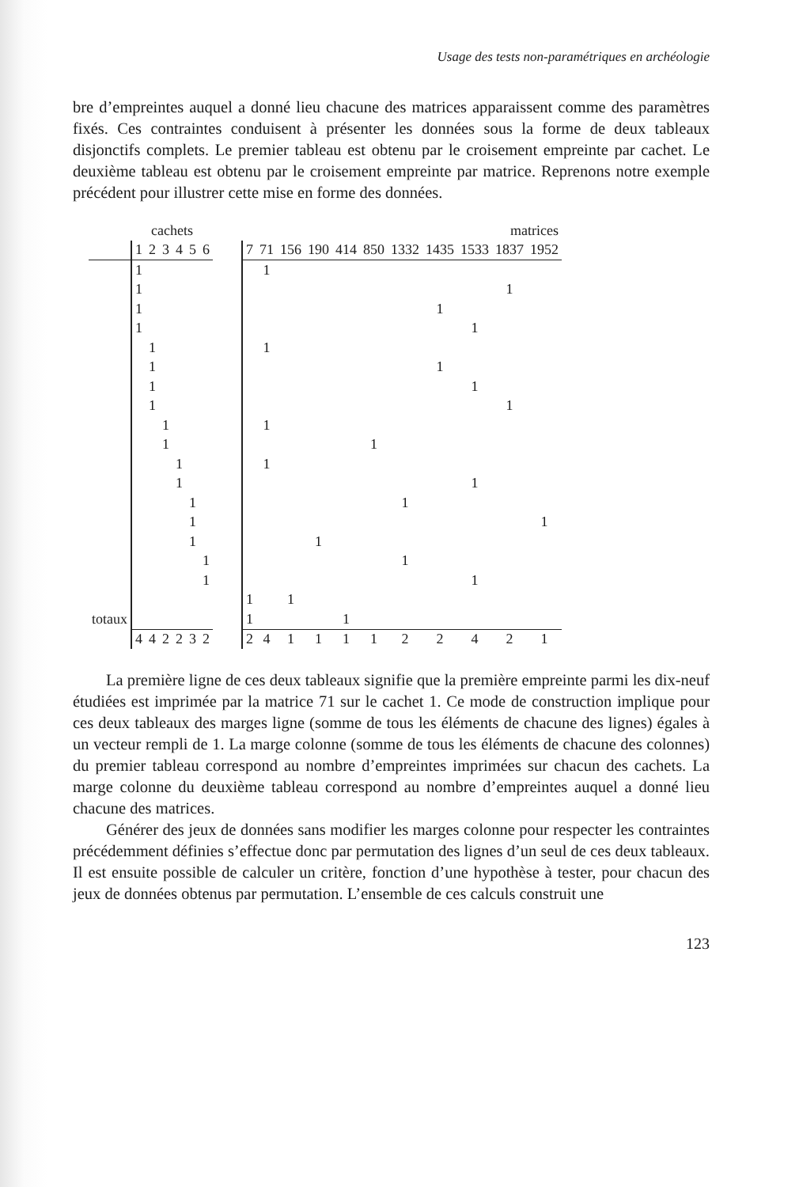Usage des tests non-paramétriques en archéologie
bre d’empreintes auquel a donné lieu chacune des matrices apparaissent comme des paramètres fixés. Ces contraintes conduisent à présenter les données sous la forme de deux tableaux disjonctifs complets. Le premier tableau est obtenu par le croisement empreinte par cachet. Le deuxième tableau est obtenu par le croisement empreinte par matrice. Reprenons notre exemple précédent pour illustrer cette mise en forme des données.
| | cachets | | | | | | | matrices | | | | | | | | | | |
| --- | --- | --- | --- | --- | --- | --- | --- | --- | --- | --- | --- | --- | --- | --- | --- | --- | --- | --- |
| | 1 | 2 | 3 | 4 | 5 | 6 | | 7 | 71 | 156 | 190 | 414 | 850 | 1332 | 1435 | 1533 | 1837 | 1952 |
| | 1 | | | | | | | | 1 | | | | | | | | | |
| | 1 | | | | | | | | | | | | | | | | 1 | |
| | 1 | | | | | | | | | | | | | | 1 | | | |
| | 1 | | | | | | | | | | | | | | | 1 | | |
| | | 1 | | | | | | | 1 | | | | | | | | | |
| | | 1 | | | | | | | | | | | | | 1 | | | |
| | | 1 | | | | | | | | | | | | | | 1 | | |
| | | 1 | | | | | | | | | | | | | | | 1 | |
| | | | 1 | | | | | | 1 | | | | | | | | | |
| | | | 1 | | | | | | | | | | 1 | | | | | |
| | | | | 1 | | | | | 1 | | | | | | | | | |
| | | | | 1 | | | | | | | | | | | | 1 | | |
| | | | | | 1 | | | | | | | | | 1 | | | | |
| | | | | | 1 | | | | | | | | | | | | | 1 |
| | | | | | 1 | | | | | | 1 | | | | | | | |
| | | | | | | 1 | | | | | | | | 1 | | | | |
| | | | | | | 1 | | | | | | | | | | 1 | | |
| | | | | | | | | 1 | | 1 | | | | | | | | |
| totaux | | | | | | | | 1 | | | | 1 | | | | | | |
| | 4 | 4 | 2 | 2 | 3 | 2 | | 2 | 4 | 1 | 1 | 1 | 1 | 2 | 2 | 4 | 2 | 1 |
La première ligne de ces deux tableaux signifie que la première empreinte parmi les dix-neuf étudiées est imprimée par la matrice 71 sur le cachet 1. Ce mode de construction implique pour ces deux tableaux des marges ligne (somme de tous les éléments de chacune des lignes) égales à un vecteur rempli de 1. La marge colonne (somme de tous les éléments de chacune des colonnes) du premier tableau correspond au nombre d’empreintes imprimées sur chacun des cachets. La marge colonne du deuxième tableau correspond au nombre d’empreintes auquel a donné lieu chacune des matrices.
Générer des jeux de données sans modifier les marges colonne pour respecter les contraintes précédemment définies s’effectue donc par permutation des lignes d’un seul de ces deux tableaux. Il est ensuite possible de calculer un critère, fonction d’une hypothèse à tester, pour chacun des jeux de données obtenus par permutation. L’ensemble de ces calculs construit une
123